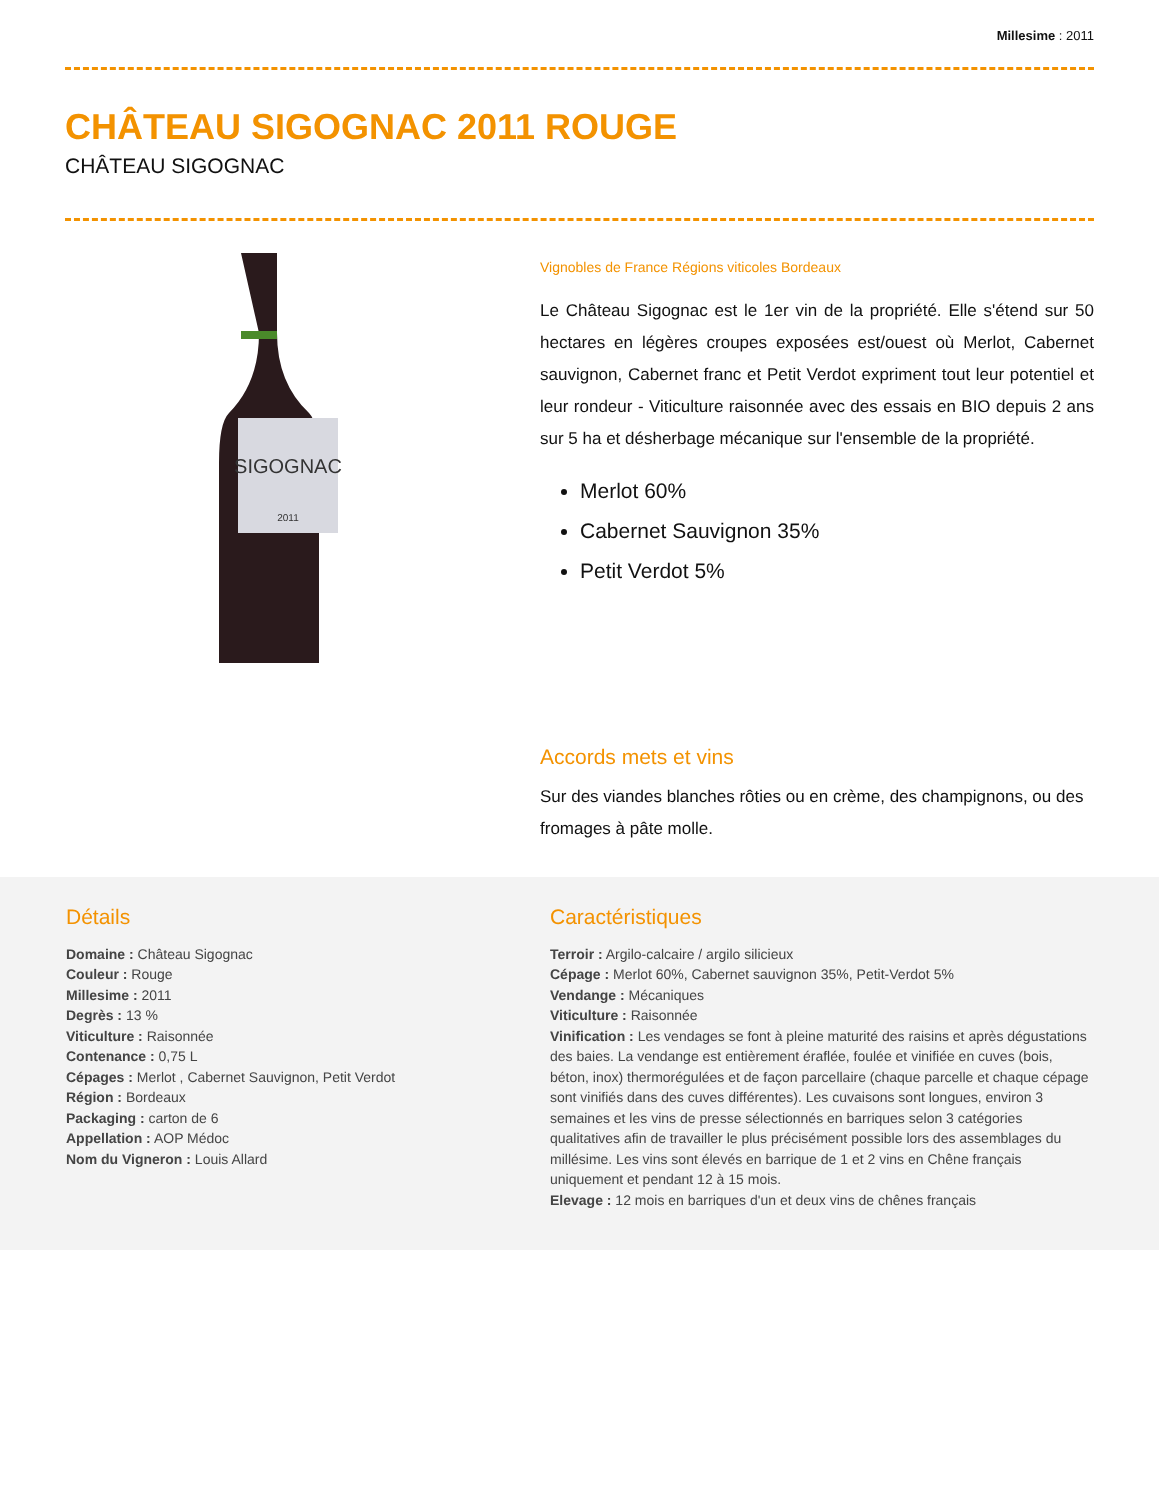Millesime : 2011
CHÂTEAU SIGOGNAC 2011 ROUGE
CHÂTEAU SIGOGNAC
SIGOGNAC
2011
Vignobles de France Régions viticoles Bordeaux
Le Château Sigognac est le 1er vin de la propriété. Elle s'étend sur 50 hectares en légères croupes exposées est/ouest où Merlot, Cabernet sauvignon, Cabernet franc et Petit Verdot expriment tout leur potentiel et leur rondeur - Viticulture raisonnée avec des essais en BIO depuis 2 ans sur 5 ha et désherbage mécanique sur l'ensemble de la propriété.
Merlot 60%
Cabernet Sauvignon 35%
Petit Verdot 5%
Accords mets et vins
Sur des viandes blanches rôties ou en crème, des champignons, ou des fromages à pâte molle.
Détails
Domaine : Château Sigognac
Couleur : Rouge
Millesime : 2011
Degrès : 13 %
Viticulture : Raisonnée
Contenance : 0,75 L
Cépages : Merlot , Cabernet Sauvignon, Petit Verdot
Région : Bordeaux
Packaging : carton de 6
Appellation : AOP Médoc
Nom du Vigneron : Louis Allard
Caractéristiques
Terroir : Argilo-calcaire / argilo silicieux
Cépage : Merlot 60%, Cabernet sauvignon 35%, Petit-Verdot 5%
Vendange : Mécaniques
Viticulture : Raisonnée
Vinification : Les vendages se font à pleine maturité des raisins et après dégustations des baies. La vendange est entièrement éraflée, foulée et vinifiée en cuves (bois, béton, inox) thermorégulées et de façon parcellaire (chaque parcelle et chaque cépage sont vinifiés dans des cuves différentes). Les cuvaisons sont longues, environ 3 semaines et les vins de presse sélectionnés en barriques selon 3 catégories qualitatives afin de travailler le plus précisément possible lors des assemblages du millésime. Les vins sont élevés en barrique de 1 et 2 vins en Chêne français uniquement et pendant 12 à 15 mois.
Elevage : 12 mois en barriques d'un et deux vins de chênes français